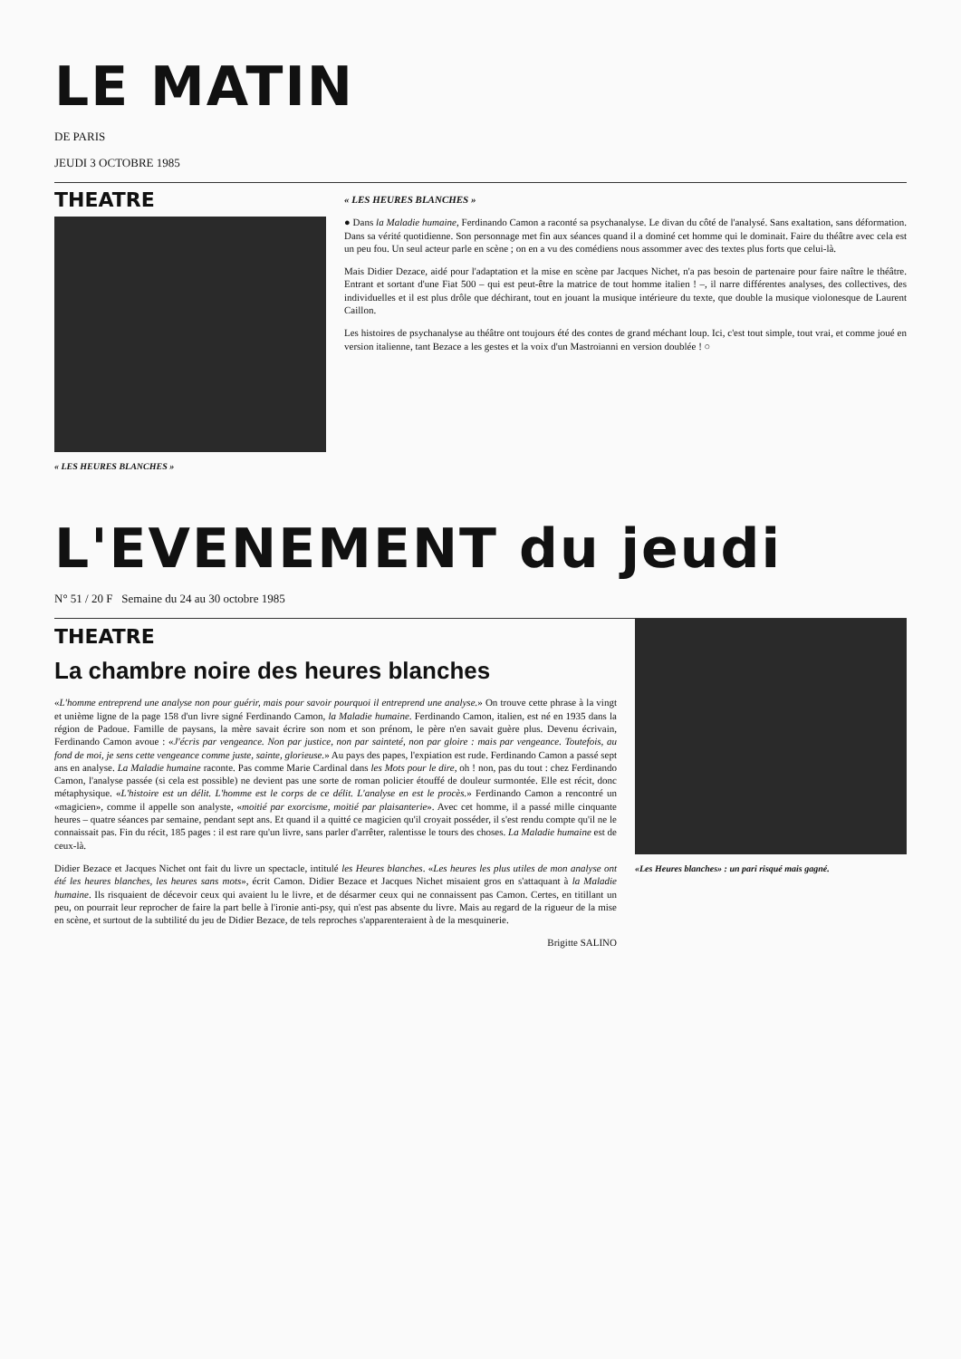LE MATIN
DE PARIS
JEUDI 3 OCTOBRE 1985
THEATRE
« LES HEURES BLANCHES »
« LES HEURES BLANCHES »
● Dans la Maladie humaine, Ferdinando Camon a raconté sa psychanalyse. Le divan du côté de l'analysé. Sans exaltation, sans déformation. Dans sa vérité quotidienne. Son personnage met fin aux séances quand il a dominé cet homme qui le dominait. Faire du théâtre avec cela est un peu fou. Un seul acteur parle en scène ; on en a vu des comédiens nous assommer avec des textes plus forts que celui-là.
Mais Didier Dezace, aidé pour l'adaptation et la mise en scène par Jacques Nichet, n'a pas besoin de partenaire pour faire naître le théâtre. Entrant et sortant d'une Fiat 500 – qui est peut-être la matrice de tout homme italien ! –, il narre différentes analyses, des collectives, des individuelles et il est plus drôle que déchirant, tout en jouant la musique intérieure du texte, que double la musique violonesque de Laurent Caillon.
Les histoires de psychanalyse au théâtre ont toujours été des contes de grand méchant loup. Ici, c'est tout simple, tout vrai, et comme joué en version italienne, tant Bezace a les gestes et la voix d'un Mastroianni en version doublée ! ○
L'EVENEMENT du jeudi
N° 51 / 20 F Semaine du 24 au 30 octobre 1985
THEATRE
La chambre noire des heures blanches
«L'homme entreprend une analyse non pour guérir, mais pour savoir pourquoi il entreprend une analyse.» On trouve cette phrase à la vingt et unième ligne de la page 158 d'un livre signé Ferdinando Camon, la Maladie humaine. Ferdinando Camon, italien, est né en 1935 dans la région de Padoue. Famille de paysans, la mère savait écrire son nom et son prénom, le père n'en savait guère plus. Devenu écrivain, Ferdinando Camon avoue : «J'écris par vengeance. Non par justice, non par sainteté, non par gloire : mais par vengeance. Toutefois, au fond de moi, je sens cette vengeance comme juste, sainte, glorieuse.» Au pays des papes, l'expiation est rude. Ferdinando Camon a passé sept ans en analyse. La Maladie humaine raconte. Pas comme Marie Cardinal dans les Mots pour le dire, oh ! non, pas du tout : chez Ferdinando Camon, l'analyse passée (si cela est possible) ne devient pas une sorte de roman policier étouffé de douleur surmontée. Elle est récit, donc métaphysique. «L'histoire est un délit. L'homme est le corps de ce délit. L'analyse en est le procès.» Ferdinando Camon a rencontré un «magicien», comme il appelle son analyste, «moitié par exorcisme, moitié par plaisanterie». Avec cet homme, il a passé mille cinquante heures – quatre séances par semaine, pendant sept ans. Et quand il a quitté ce magicien qu'il croyait posséder, il s'est rendu compte qu'il ne le connaissait pas. Fin du récit, 185 pages : il est rare qu'un livre, sans parler d'arrêter, ralentisse le tours des choses. La Maladie humaine est de ceux-là.
Didier Bezace et Jacques Nichet ont fait du livre un spectacle, intitulé les Heures blanches. «Les heures les plus utiles de mon analyse ont été les heures blanches, les heures sans mots», écrit Camon. Didier Bezace et Jacques Nichet misaient gros en s'attaquant à la Maladie humaine. Ils risquaient de décevoir ceux qui avaient lu le livre, et de désarmer ceux qui ne connaissent pas Camon. Certes, en titillant un peu, on pourrait leur reprocher de faire la part belle à l'ironie anti-psy, qui n'est pas absente du livre. Mais au regard de la rigueur de la mise en scène, et surtout de la subtilité du jeu de Didier Bezace, de tels reproches s'apparenteraient à de la mesquinerie.
Brigitte SALINO
«Les Heures blanches» : un pari risqué mais gagné.